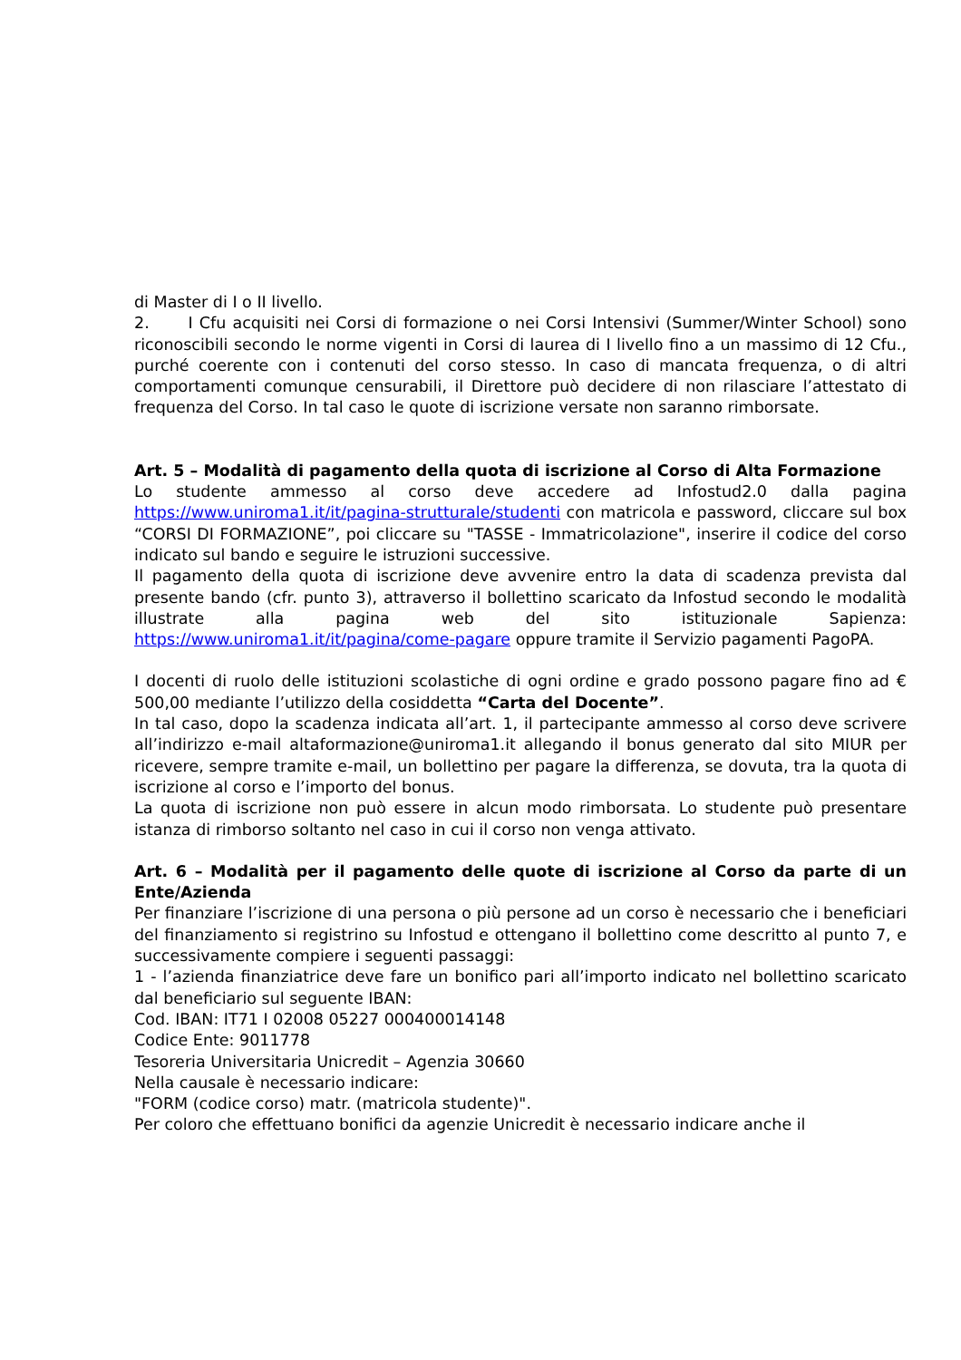di Master di I o II livello.
2. I Cfu acquisiti nei Corsi di formazione o nei Corsi Intensivi (Summer/Winter School) sono riconoscibili secondo le norme vigenti in Corsi di laurea di I livello fino a un massimo di 12 Cfu., purché coerente con i contenuti del corso stesso. In caso di mancata frequenza, o di altri comportamenti comunque censurabili, il Direttore può decidere di non rilasciare l’attestato di frequenza del Corso. In tal caso le quote di iscrizione versate non saranno rimborsate.
Art. 5 – Modalità di pagamento della quota di iscrizione al Corso di Alta Formazione
Lo studente ammesso al corso deve accedere ad Infostud2.0 dalla pagina https://www.uniroma1.it/it/pagina-strutturale/studenti con matricola e password, cliccare sul box “CORSI DI FORMAZIONE”, poi cliccare su "TASSE - Immatricolazione", inserire il codice del corso indicato sul bando e seguire le istruzioni successive.
Il pagamento della quota di iscrizione deve avvenire entro la data di scadenza prevista dal presente bando (cfr. punto 3), attraverso il bollettino scaricato da Infostud secondo le modalità illustrate alla pagina web del sito istituzionale Sapienza: https://www.uniroma1.it/it/pagina/come-pagare oppure tramite il Servizio pagamenti PagoPA.
I docenti di ruolo delle istituzioni scolastiche di ogni ordine e grado possono pagare fino ad € 500,00 mediante l’utilizzo della cosiddetta “Carta del Docente”.
In tal caso, dopo la scadenza indicata all’art. 1, il partecipante ammesso al corso deve scrivere all’indirizzo e-mail altaformazione@uniroma1.it allegando il bonus generato dal sito MIUR per ricevere, sempre tramite e-mail, un bollettino per pagare la differenza, se dovuta, tra la quota di iscrizione al corso e l’importo del bonus.
La quota di iscrizione non può essere in alcun modo rimborsata. Lo studente può presentare istanza di rimborso soltanto nel caso in cui il corso non venga attivato.
Art. 6 – Modalità per il pagamento delle quote di iscrizione al Corso da parte di un Ente/Azienda
Per finanziare l’iscrizione di una persona o più persone ad un corso è necessario che i beneficiari del finanziamento si registrino su Infostud e ottengano il bollettino come descritto al punto 7, e successivamente compiere i seguenti passaggi:
1 - l’azienda finanziatrice deve fare un bonifico pari all’importo indicato nel bollettino scaricato dal beneficiario sul seguente IBAN:
Cod. IBAN: IT71 I 02008 05227 000400014148
Codice Ente: 9011778
Tesoreria Universitaria Unicredit – Agenzia 30660
Nella causale è necessario indicare:
"FORM (codice corso) matr. (matricola studente)".
Per coloro che effettuano bonifici da agenzie Unicredit è necessario indicare anche il